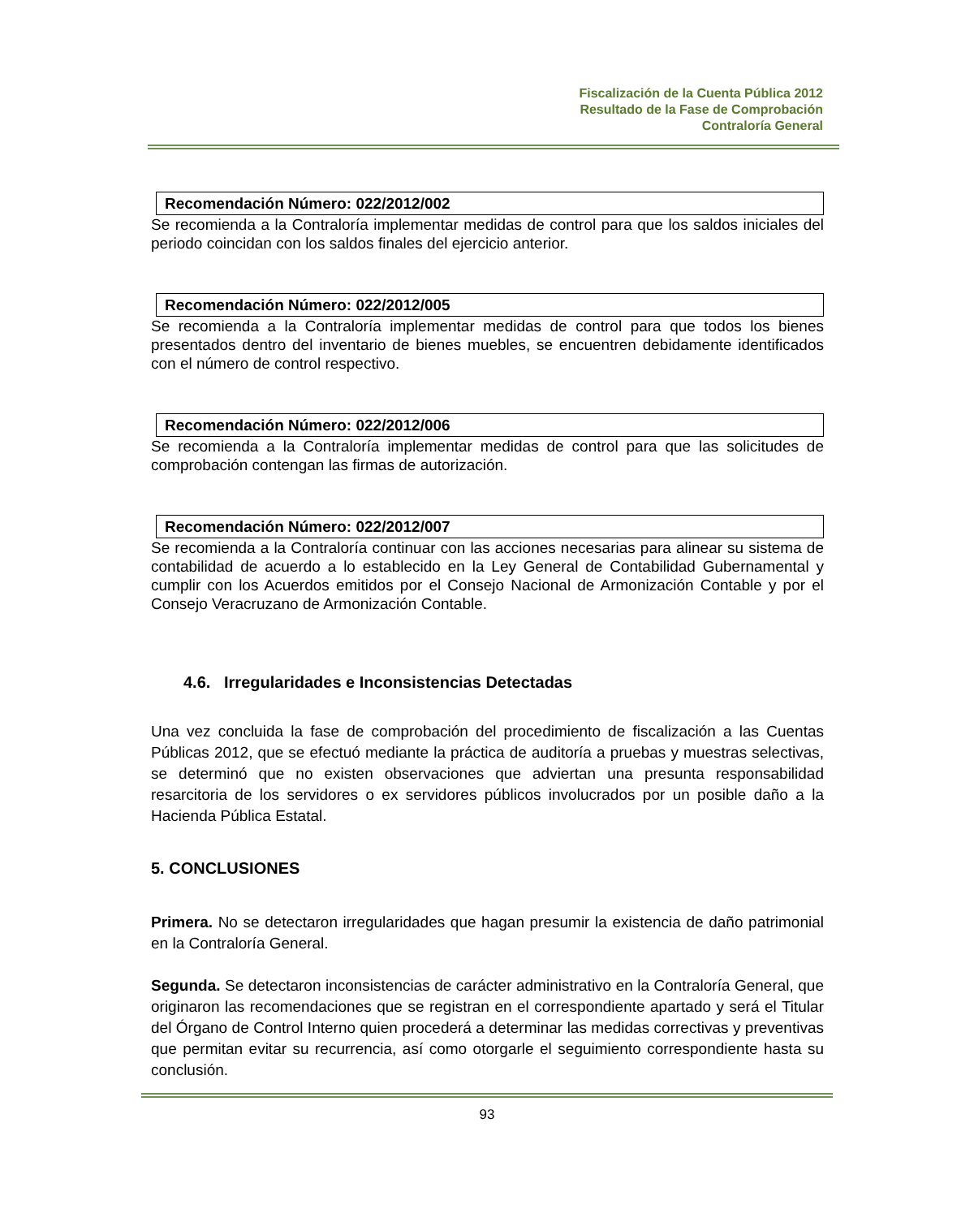Fiscalización de la Cuenta Pública 2012
Resultado de la Fase de Comprobación
Contraloría General
Recomendación Número: 022/2012/002
Se recomienda a la Contraloría implementar medidas de control para que los saldos iniciales del periodo coincidan con los saldos finales del ejercicio anterior.
Recomendación Número: 022/2012/005
Se recomienda a la Contraloría implementar medidas de control para que todos los bienes presentados dentro del inventario de bienes muebles, se encuentren debidamente identificados con el número de control respectivo.
Recomendación Número: 022/2012/006
Se recomienda a la Contraloría implementar medidas de control para que las solicitudes de comprobación contengan las firmas de autorización.
Recomendación Número: 022/2012/007
Se recomienda a la Contraloría continuar con las acciones necesarias para alinear su sistema de contabilidad de acuerdo a lo establecido en la Ley General de Contabilidad Gubernamental y cumplir con los Acuerdos emitidos por el Consejo Nacional de Armonización Contable y por el Consejo Veracruzano de Armonización Contable.
4.6. Irregularidades e Inconsistencias Detectadas
Una vez concluida la fase de comprobación del procedimiento de fiscalización a las Cuentas Públicas 2012, que se efectuó mediante la práctica de auditoría a pruebas y muestras selectivas, se determinó que no existen observaciones que adviertan una presunta responsabilidad resarcitoria de los servidores o ex servidores públicos involucrados por un posible daño a la Hacienda Pública Estatal.
5. CONCLUSIONES
Primera. No se detectaron irregularidades que hagan presumir la existencia de daño patrimonial en la Contraloría General.
Segunda. Se detectaron inconsistencias de carácter administrativo en la Contraloría General, que originaron las recomendaciones que se registran en el correspondiente apartado y será el Titular del Órgano de Control Interno quien procederá a determinar las medidas correctivas y preventivas que permitan evitar su recurrencia, así como otorgarle el seguimiento correspondiente hasta su conclusión.
93